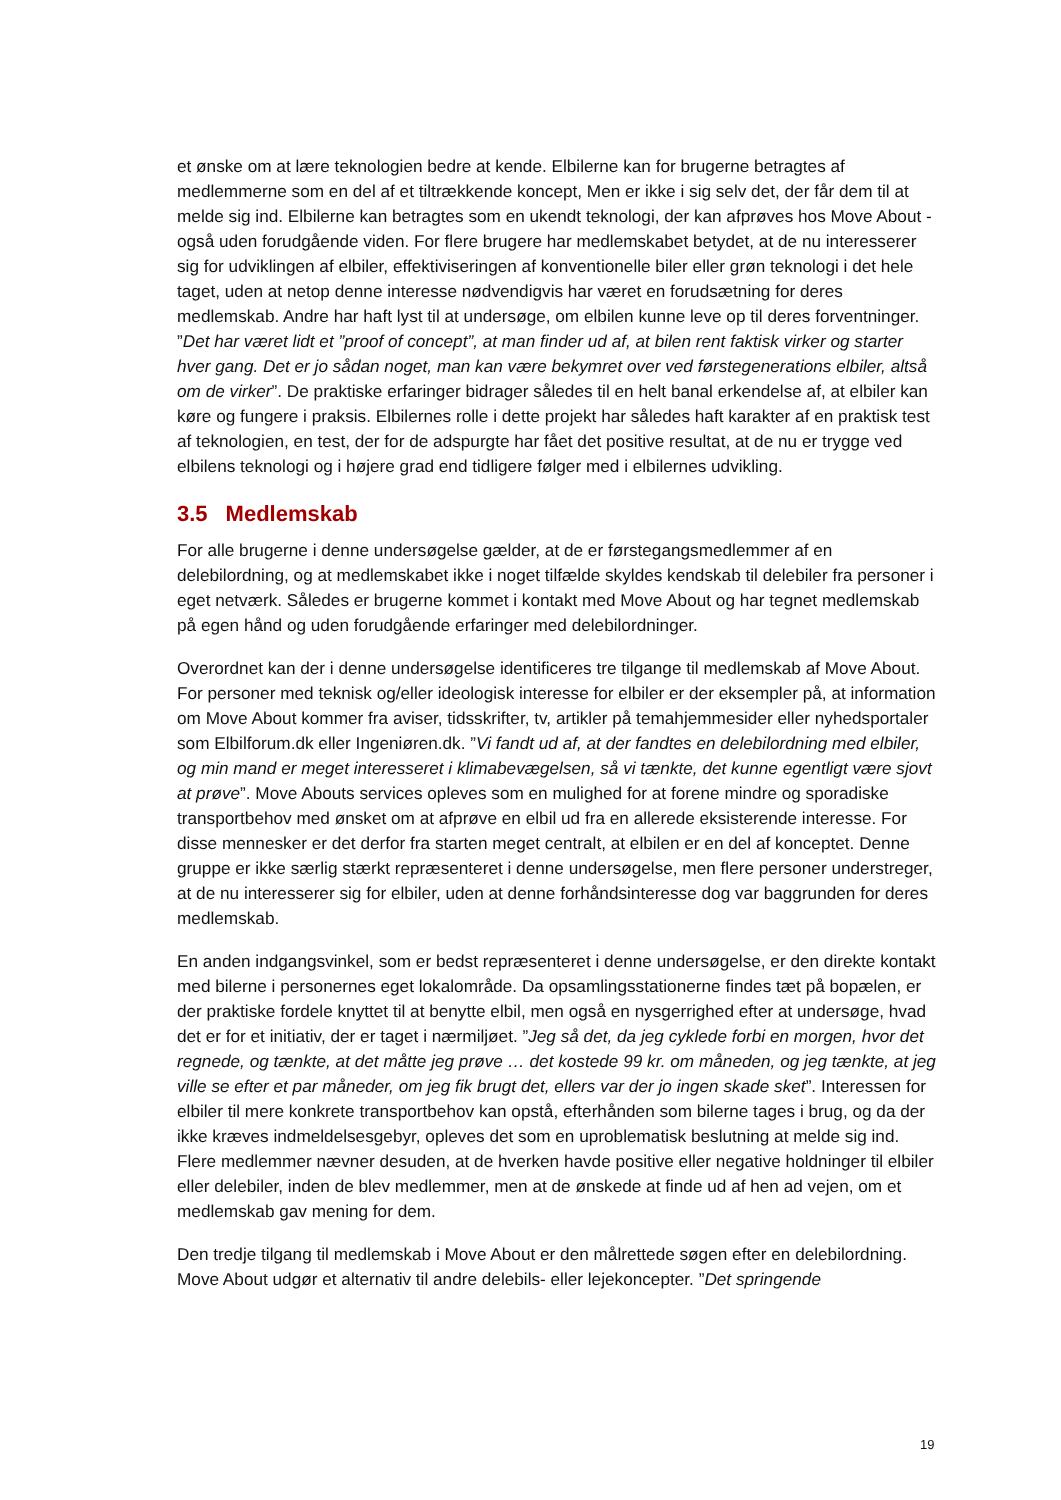et ønske om at lære teknologien bedre at kende. Elbilerne kan for brugerne betragtes af medlemmerne som en del af et tiltrækkende koncept, Men er ikke i sig selv det, der får dem til at melde sig ind. Elbilerne kan betragtes som en ukendt teknologi, der kan afprøves hos Move About - også uden forudgående viden. For flere brugere har medlemskabet betydet, at de nu interesserer sig for udviklingen af elbiler, effektiviseringen af konventionelle biler eller grøn teknologi i det hele taget, uden at netop denne interesse nødvendigvis har været en forudsætning for deres medlemskab. Andre har haft lyst til at undersøge, om elbilen kunne leve op til deres forventninger. ”Det har været lidt et ”proof of concept”, at man finder ud af, at bilen rent faktisk virker og starter hver gang. Det er jo sådan noget, man kan være bekymret over ved førstegenerations elbiler, altså om de virker”. De praktiske erfaringer bidrager således til en helt banal erkendelse af, at elbiler kan køre og fungere i praksis. Elbilernes rolle i dette projekt har således haft karakter af en praktisk test af teknologien, en test, der for de adspurgte har fået det positive resultat, at de nu er trygge ved elbilens teknologi og i højere grad end tidligere følger med i elbilernes udvikling.
3.5 Medlemskab
For alle brugerne i denne undersøgelse gælder, at de er førstegangsmedlemmer af en delebilordning, og at medlemskabet ikke i noget tilfælde skyldes kendskab til delebiler fra personer i eget netværk. Således er brugerne kommet i kontakt med Move About og har tegnet medlemskab på egen hånd og uden forudgående erfaringer med delebilordninger.
Overordnet kan der i denne undersøgelse identificeres tre tilgange til medlemskab af Move About. For personer med teknisk og/eller ideologisk interesse for elbiler er der eksempler på, at information om Move About kommer fra aviser, tidsskrifter, tv, artikler på temahjemmesider eller nyhedsportaler som Elbilforum.dk eller Ingeniøren.dk. ”Vi fandt ud af, at der fandtes en delebilordning med elbiler, og min mand er meget interesseret i klimabevægelsen, så vi tænkte, det kunne egentligt være sjovt at prøve”. Move Abouts services opleves som en mulighed for at forene mindre og sporadiske transportbehov med ønsket om at afprøve en elbil ud fra en allerede eksisterende interesse. For disse mennesker er det derfor fra starten meget centralt, at elbilen er en del af konceptet. Denne gruppe er ikke særlig stærkt repræsenteret i denne undersøgelse, men flere personer understreger, at de nu interesserer sig for elbiler, uden at denne forhåndsinteresse dog var baggrunden for deres medlemskab.
En anden indgangsvinkel, som er bedst repræsenteret i denne undersøgelse, er den direkte kontakt med bilerne i personernes eget lokalområde. Da opsamlingsstationerne findes tæt på bopælen, er der praktiske fordele knyttet til at benytte elbil, men også en nysgerrighed efter at undersøge, hvad det er for et initiativ, der er taget i nærmiljøet. ”Jeg så det, da jeg cyklede forbi en morgen, hvor det regnede, og tænkte, at det måtte jeg prøve … det kostede 99 kr. om måneden, og jeg tænkte, at jeg ville se efter et par måneder, om jeg fik brugt det, ellers var der jo ingen skade sket”. Interessen for elbiler til mere konkrete transportbehov kan opstå, efterhånden som bilerne tages i brug, og da der ikke kræves indmeldelsesgebyr, opleves det som en uproblematisk beslutning at melde sig ind. Flere medlemmer nævner desuden, at de hverken havde positive eller negative holdninger til elbiler eller delebiler, inden de blev medlemmer, men at de ønskede at finde ud af hen ad vejen, om et medlemskab gav mening for dem.
Den tredje tilgang til medlemskab i Move About er den målrettede søgen efter en delebilordning. Move About udgør et alternativ til andre delebils- eller lejekoncepter. ”Det springende
19